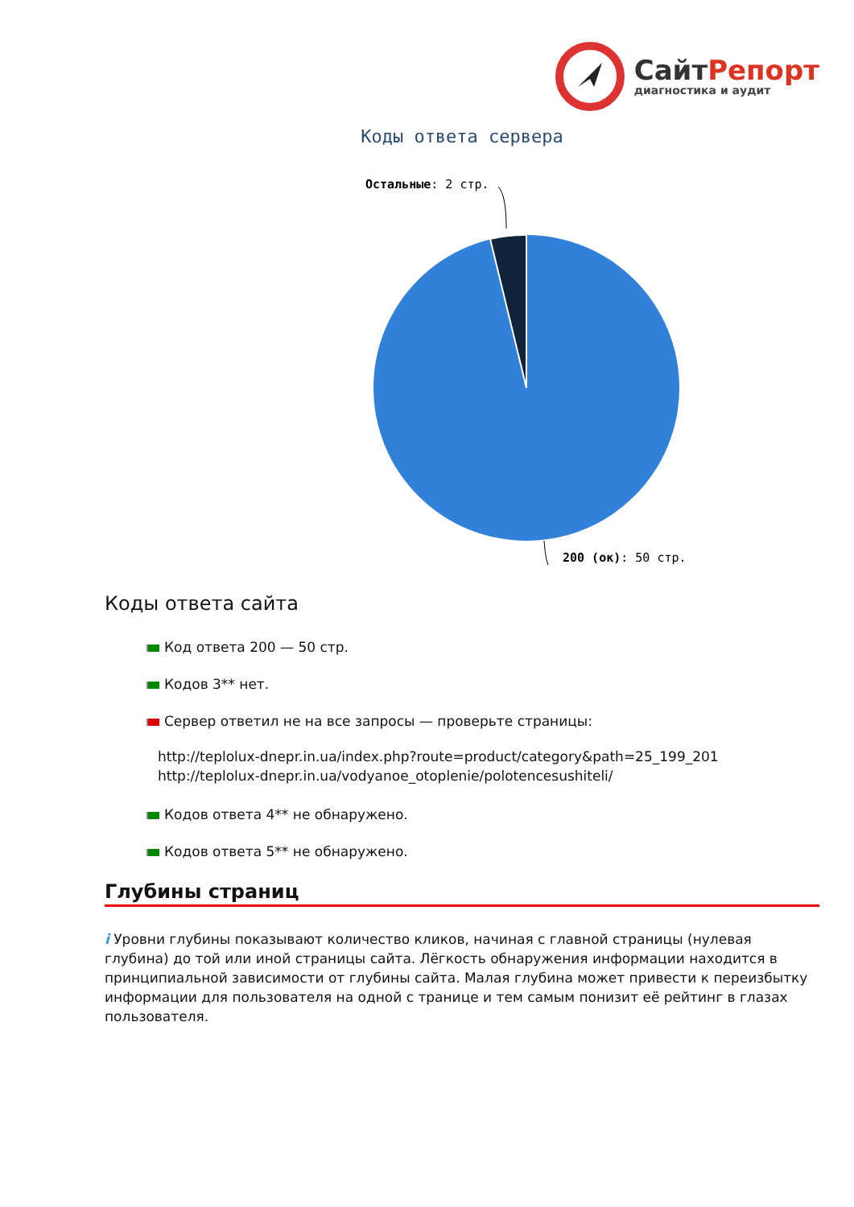СайтРепорт
диагностика и аудит
Коды ответа сервера
Остальные: 2 стр.
200 (ок): 50 стр.
Коды ответа сайта
Код ответа 200 — 50 стр.
Кодов 3** нет.
Сервер ответил не на все запросы — проверьте страницы:
http://teplolux-dnepr.in.ua/index.php?route=product/category&path=25_199_201
http://teplolux-dnepr.in.ua/vodyanoe_otoplenie/polotencesushiteli/
Кодов ответа 4** не обнаружено.
Кодов ответа 5** не обнаружено.
Глубины страниц
i Уровни глубины показывают количество кликов, начиная с главной страницы (нулевая глубина) до той или иной страницы сайта. Лёгкость обнаружения информации находится в принципиальной зависимости от глубины сайта. Малая глубина может привести к переизбытку информации для пользователя на одной с транице и тем самым понизит её рейтинг в глазах пользователя.